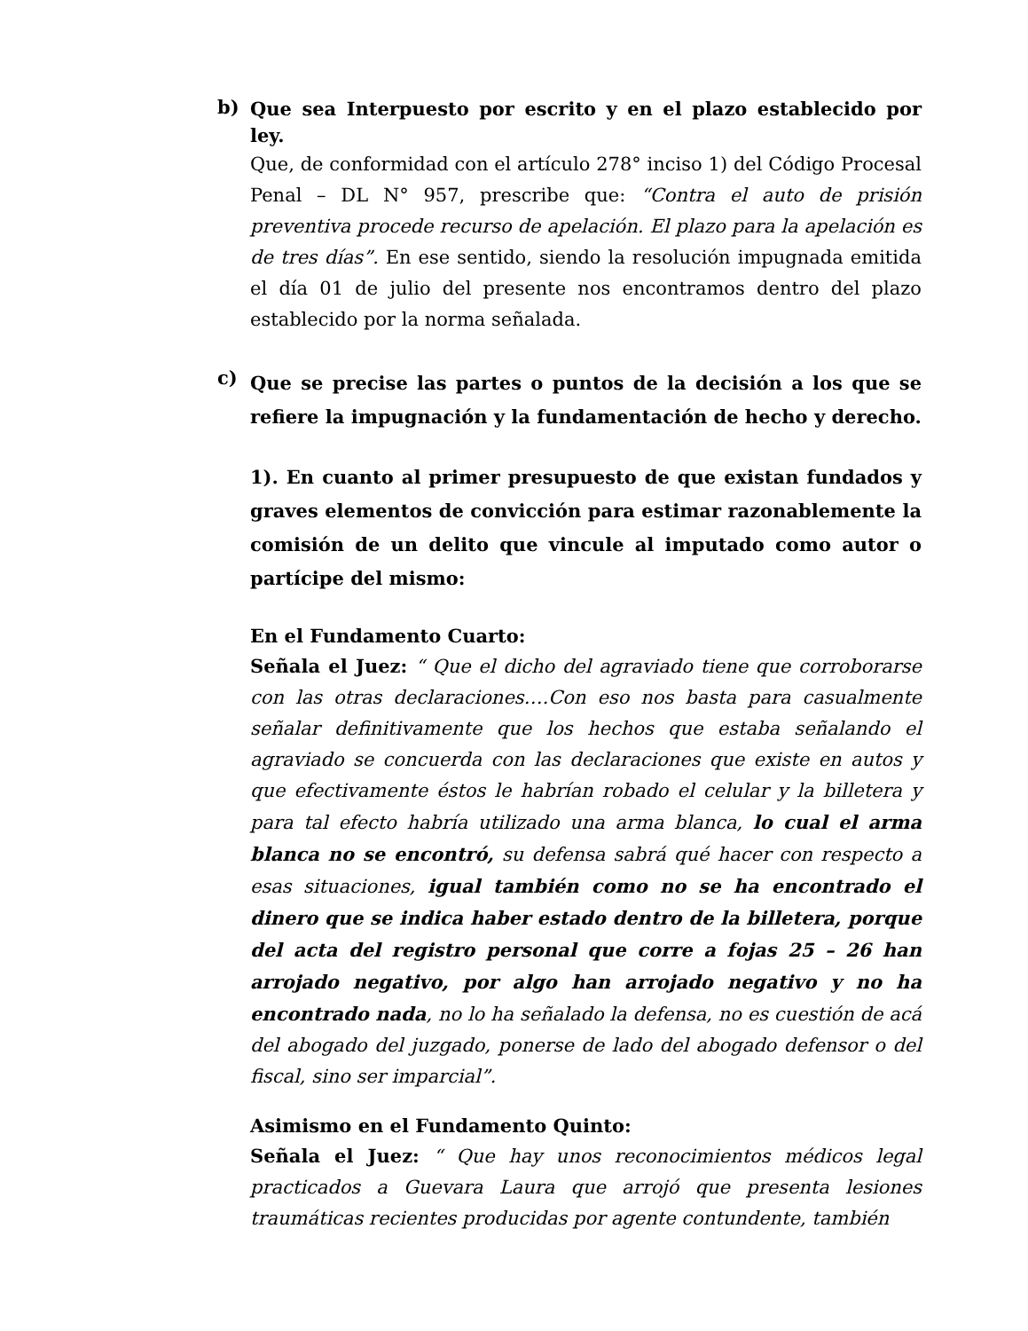b)
Que sea Interpuesto por escrito y en el plazo establecido por ley.
Que, de conformidad con el artículo 278° inciso 1) del Código Procesal Penal – DL N° 957, prescribe que: “Contra el auto de prisión preventiva procede recurso de apelación. El plazo para la apelación es de tres días”. En ese sentido, siendo la resolución impugnada emitida el día 01 de julio del presente nos encontramos dentro del plazo establecido por la norma señalada.
c)
Que se precise las partes o puntos de la decisión a los que se refiere la impugnación y la fundamentación de hecho y derecho.
1). En cuanto al primer presupuesto de que existan fundados y graves elementos de convicción para estimar razonablemente la comisión de un delito que vincule al imputado como autor o partícipe del mismo:
En el Fundamento Cuarto:
Señala el Juez: “ Que el dicho del agraviado tiene que corroborarse con las otras declaraciones….Con eso nos basta para casualmente señalar definitivamente que los hechos que estaba señalando el agraviado se concuerda con las declaraciones que existe en autos y que efectivamente éstos le habrían robado el celular y la billetera y para tal efecto habría utilizado una arma blanca, lo cual el arma blanca no se encontró, su defensa sabrá qué hacer con respecto a esas situaciones, igual también como no se ha encontrado el dinero que se indica haber estado dentro de la billetera, porque del acta del registro personal que corre a fojas 25 – 26 han arrojado negativo, por algo han arrojado negativo y no ha encontrado nada, no lo ha señalado la defensa, no es cuestión de acá del abogado del juzgado, ponerse de lado del abogado defensor o del fiscal, sino ser imparcial”.
Asimismo en el Fundamento Quinto:
Señala el Juez: “ Que hay unos reconocimientos médicos legal practicados a Guevara Laura que arrojó que presenta lesiones traumáticas recientes producidas por agente contundente, también